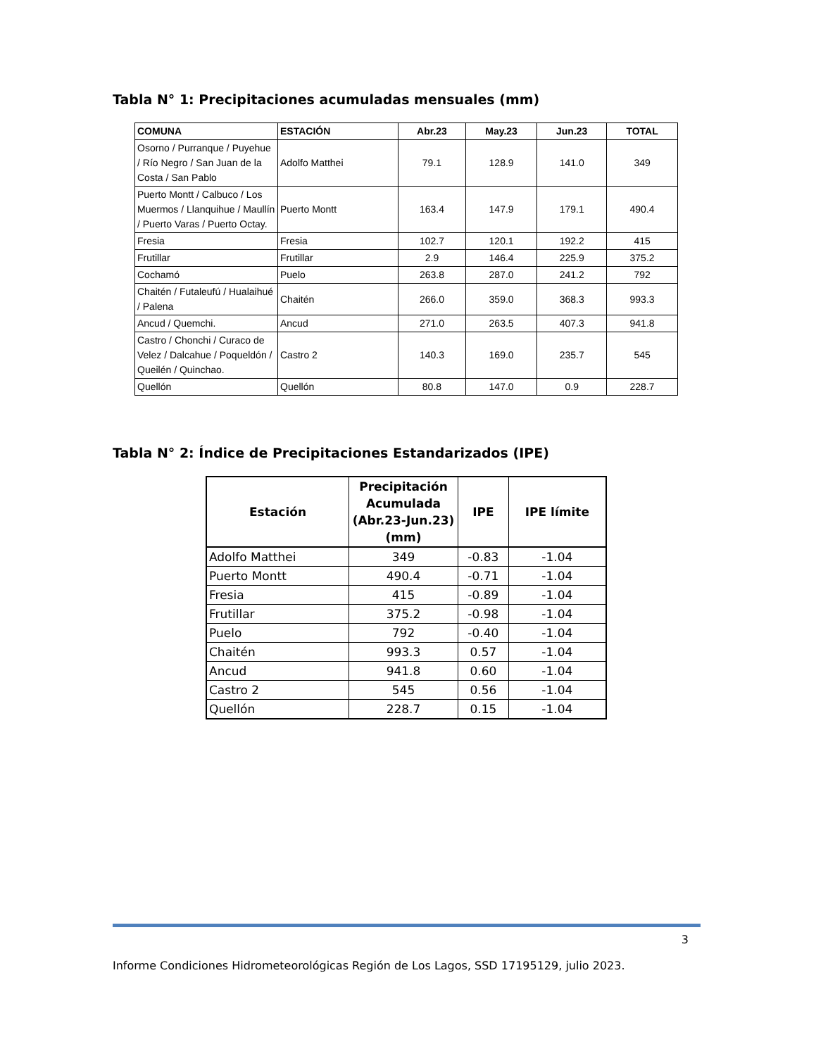Tabla N° 1: Precipitaciones acumuladas mensuales (mm)
| COMUNA | ESTACIÓN | Abr.23 | May.23 | Jun.23 | TOTAL |
| --- | --- | --- | --- | --- | --- |
| Osorno / Purranque / Puyehue / Río Negro / San Juan de la Costa / San Pablo | Adolfo Matthei | 79.1 | 128.9 | 141.0 | 349 |
| Puerto Montt / Calbuco / Los Muermos / Llanquihue / Maullín / Puerto Varas / Puerto Octay. | Puerto Montt | 163.4 | 147.9 | 179.1 | 490.4 |
| Fresia | Fresia | 102.7 | 120.1 | 192.2 | 415 |
| Frutillar | Frutillar | 2.9 | 146.4 | 225.9 | 375.2 |
| Cochamó | Puelo | 263.8 | 287.0 | 241.2 | 792 |
| Chaitén / Futaleufú / Hualaihué / Palena | Chaitén | 266.0 | 359.0 | 368.3 | 993.3 |
| Ancud / Quemchi. | Ancud | 271.0 | 263.5 | 407.3 | 941.8 |
| Castro / Chonchi / Curaco de Velez / Dalcahue / Poqueldón / Queilén / Quinchao. | Castro 2 | 140.3 | 169.0 | 235.7 | 545 |
| Quellón | Quellón | 80.8 | 147.0 | 0.9 | 228.7 |
Tabla N° 2: Índice de Precipitaciones Estandarizados (IPE)
| Estación | Precipitación Acumulada (Abr.23-Jun.23) (mm) | IPE | IPE límite |
| --- | --- | --- | --- |
| Adolfo Matthei | 349 | -0.83 | -1.04 |
| Puerto Montt | 490.4 | -0.71 | -1.04 |
| Fresia | 415 | -0.89 | -1.04 |
| Frutillar | 375.2 | -0.98 | -1.04 |
| Puelo | 792 | -0.40 | -1.04 |
| Chaitén | 993.3 | 0.57 | -1.04 |
| Ancud | 941.8 | 0.60 | -1.04 |
| Castro 2 | 545 | 0.56 | -1.04 |
| Quellón | 228.7 | 0.15 | -1.04 |
3
Informe Condiciones Hidrometeorológicas Región de Los Lagos, SSD 17195129, julio 2023.